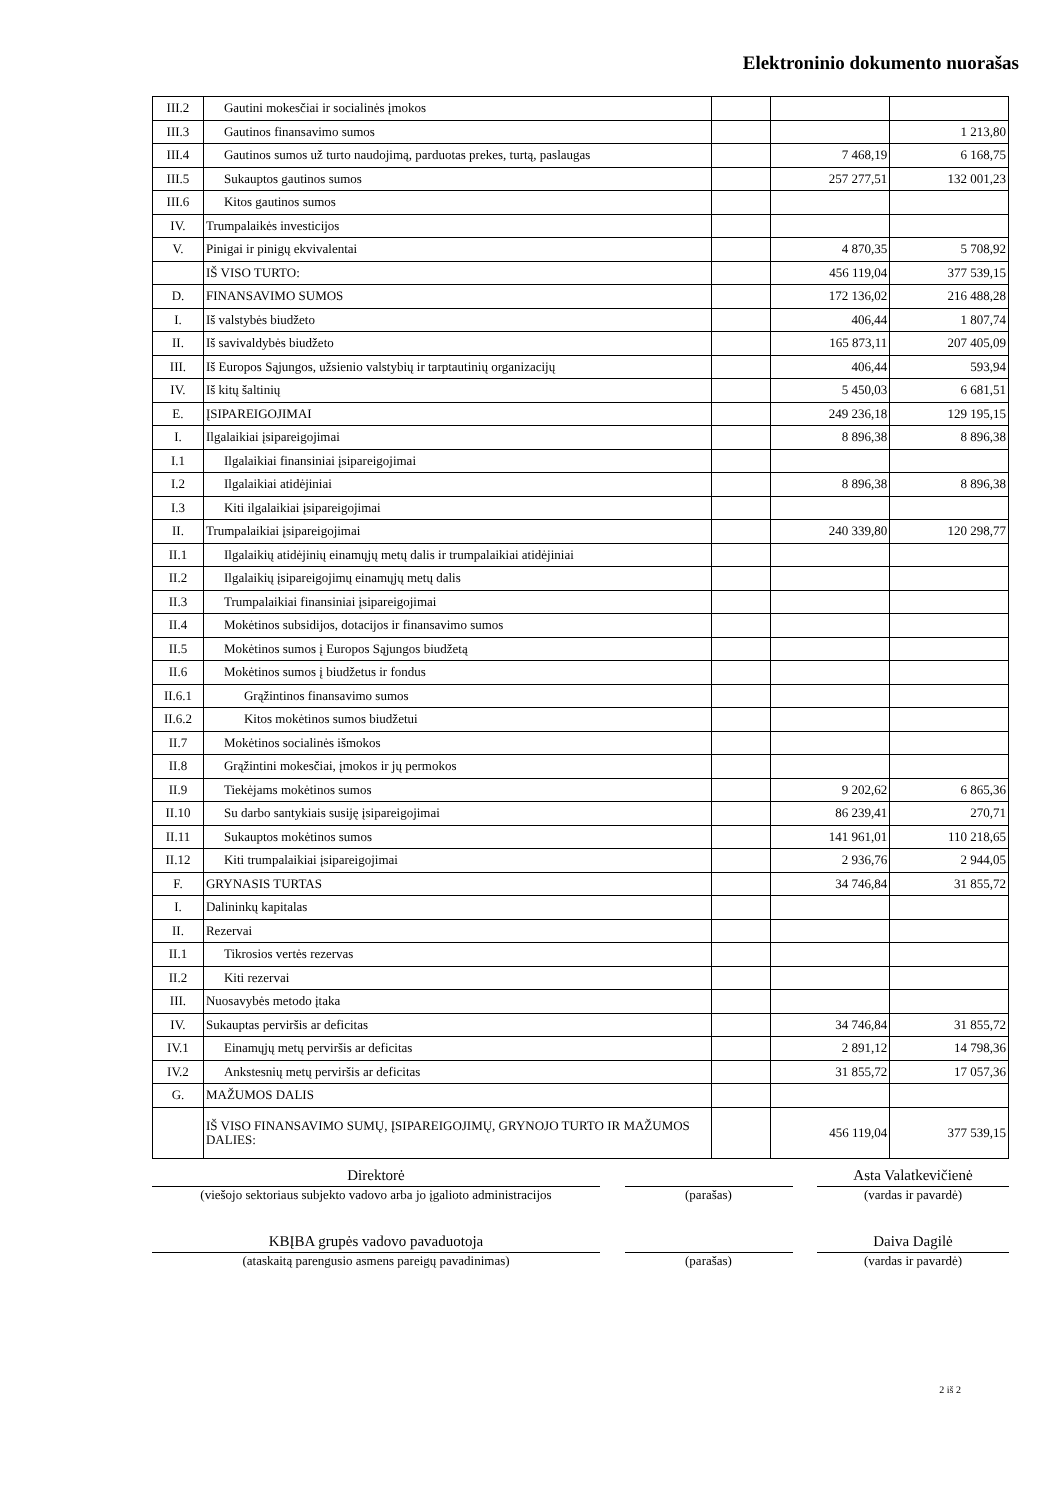Elektroninio dokumento nuorašas
| III.2 | Gautini mokesčiai ir socialinės įmokos | | | |
| III.3 | Gautinos finansavimo sumos | | | 1 213,80 |
| III.4 | Gautinos sumos už turto naudojimą, parduotas prekes, turtą, paslaugas | | 7 468,19 | 6 168,75 |
| III.5 | Sukauptos gautinos sumos | | 257 277,51 | 132 001,23 |
| III.6 | Kitos gautinos sumos | | | |
| IV. | Trumpalaikės investicijos | | | |
| V. | Pinigai ir pinigų ekvivalentai | | 4 870,35 | 5 708,92 |
| | IŠ VISO TURTO: | | 456 119,04 | 377 539,15 |
| D. | FINANSAVIMO SUMOS | | 172 136,02 | 216 488,28 |
| I. | Iš valstybės biudžeto | | 406,44 | 1 807,74 |
| II. | Iš savivaldybės biudžeto | | 165 873,11 | 207 405,09 |
| III. | Iš Europos Sąjungos, užsienio valstybių ir tarptautinių organizacijų | | 406,44 | 593,94 |
| IV. | Iš kitų šaltinių | | 5 450,03 | 6 681,51 |
| E. | ĮSIPAREIGOJIMAI | | 249 236,18 | 129 195,15 |
| I. | Ilgalaikiai įsipareigojimai | | 8 896,38 | 8 896,38 |
| I.1 | Ilgalaikiai finansiniai įsipareigojimai | | | |
| I.2 | Ilgalaikiai atidėjiniai | | 8 896,38 | 8 896,38 |
| I.3 | Kiti ilgalaikiai įsipareigojimai | | | |
| II. | Trumpalaikiai įsipareigojimai | | 240 339,80 | 120 298,77 |
| II.1 | Ilgalaikių atidėjinių einamųjų metų dalis ir trumpalaikiai atidėjiniai | | | |
| II.2 | Ilgalaikių įsipareigojimų einamųjų metų dalis | | | |
| II.3 | Trumpalaikiai finansiniai įsipareigojimai | | | |
| II.4 | Mokėtinos subsidijos, dotacijos ir finansavimo sumos | | | |
| II.5 | Mokėtinos sumos į Europos Sąjungos biudžetą | | | |
| II.6 | Mokėtinos sumos į biudžetus ir fondus | | | |
| II.6.1 | Grąžintinos finansavimo sumos | | | |
| II.6.2 | Kitos mokėtinos sumos biudžetui | | | |
| II.7 | Mokėtinos socialinės išmokos | | | |
| II.8 | Grąžintini mokesčiai, įmokos ir jų permokos | | | |
| II.9 | Tiekėjams mokėtinos sumos | | 9 202,62 | 6 865,36 |
| II.10 | Su darbo santykiais susiję įsipareigojimai | | 86 239,41 | 270,71 |
| II.11 | Sukauptos mokėtinos sumos | | 141 961,01 | 110 218,65 |
| II.12 | Kiti trumpalaikiai įsipareigojimai | | 2 936,76 | 2 944,05 |
| F. | GRYNASIS TURTAS | | 34 746,84 | 31 855,72 |
| I. | Dalininkų kapitalas | | | |
| II. | Rezervai | | | |
| II.1 | Tikrosios vertės rezervas | | | |
| II.2 | Kiti rezervai | | | |
| III. | Nuosavybės metodo įtaka | | | |
| IV. | Sukauptas perviršis ar deficitas | | 34 746,84 | 31 855,72 |
| IV.1 | Einamųjų metų perviršis ar deficitas | | 2 891,12 | 14 798,36 |
| IV.2 | Ankstesnių metų perviršis ar deficitas | | 31 855,72 | 17 057,36 |
| G. | MAŽUMOS DALIS | | | |
| | IŠ VISO FINANSAVIMO SUMŲ, ĮSIPAREIGOJIMŲ, GRYNOJO TURTO IR MAŽUMOS DALIES: | | 456 119,04 | 377 539,15 |
Direktorė
(viešojo sektoriaus subjekto vadovo arba jo įgalioto administracijos
(parašas)
Asta Valatkevičienė
(vardas ir pavardė)
KBĮBA grupės vadovo pavaduotoja
(ataskaitą parengusio asmens pareigų pavadinimas)
(parašas)
Daiva Dagilė
(vardas ir pavardė)
2 iš 2